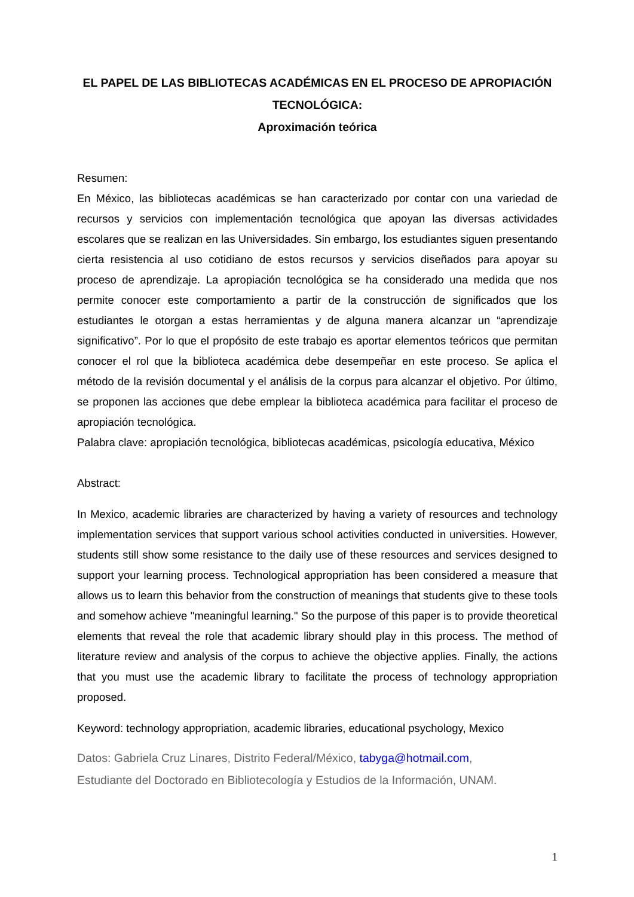EL PAPEL DE LAS BIBLIOTECAS ACADÉMICAS EN EL PROCESO DE APROPIACIÓN TECNOLÓGICA:
Aproximación teórica
Resumen:
En México, las bibliotecas académicas se han caracterizado por contar con una variedad de recursos y servicios con implementación tecnológica que apoyan las diversas actividades escolares que se realizan en las Universidades. Sin embargo, los estudiantes siguen presentando cierta resistencia al uso cotidiano de estos recursos y servicios diseñados para apoyar su proceso de aprendizaje. La apropiación tecnológica se ha considerado una medida que nos permite conocer este comportamiento a partir de la construcción de significados que los estudiantes le otorgan a estas herramientas y de alguna manera alcanzar un “aprendizaje significativo”. Por lo que el propósito de este trabajo es aportar elementos teóricos que permitan conocer el rol que la biblioteca académica debe desempeñar en este proceso. Se aplica el método de la revisión documental y el análisis de la corpus para alcanzar el objetivo. Por último, se proponen las acciones que debe emplear la biblioteca académica para facilitar el proceso de apropiación tecnológica.
Palabra clave: apropiación tecnológica, bibliotecas académicas, psicología educativa, México
Abstract:
In Mexico, academic libraries are characterized by having a variety of resources and technology implementation services that support various school activities conducted in universities. However, students still show some resistance to the daily use of these resources and services designed to support your learning process. Technological appropriation has been considered a measure that allows us to learn this behavior from the construction of meanings that students give to these tools and somehow achieve "meaningful learning." So the purpose of this paper is to provide theoretical elements that reveal the role that academic library should play in this process. The method of literature review and analysis of the corpus to achieve the objective applies. Finally, the actions that you must use the academic library to facilitate the process of technology appropriation proposed.
Keyword: technology appropriation, academic libraries, educational psychology, Mexico
Datos: Gabriela Cruz Linares, Distrito Federal/México, tabyga@hotmail.com,
Estudiante del Doctorado en Bibliotecología y Estudios de la Información, UNAM.
1